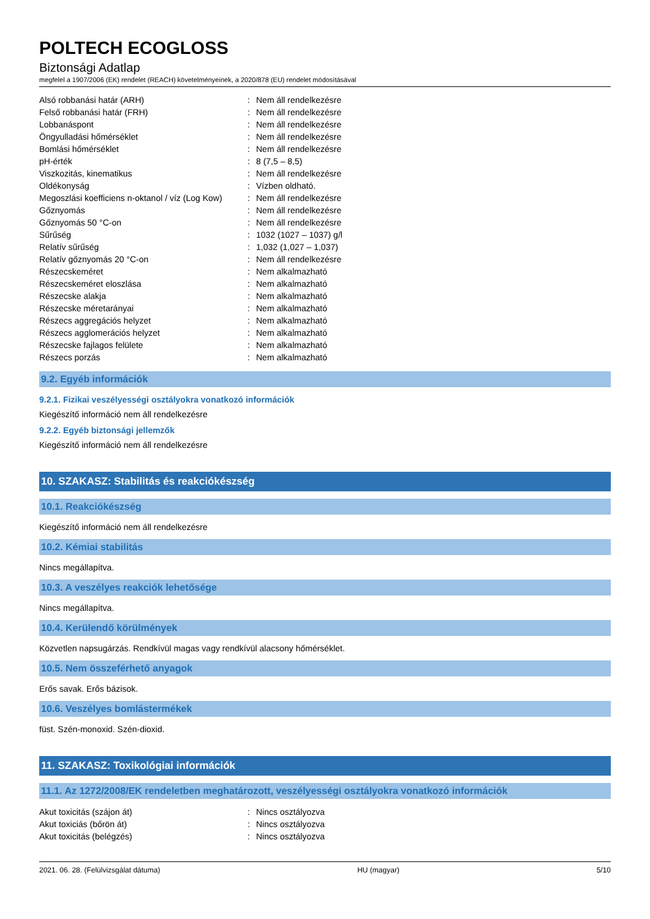POLTECH ECOGLOSS
Biztonsági Adatlap
megfelel a 1907/2006 (EK) rendelet (REACH) követelményeinek, a 2020/878 (EU) rendelet módosításával
| Alsó robbanási határ (ARH) | : | Nem áll rendelkezésre |
| Felső robbanási határ (FRH) | : | Nem áll rendelkezésre |
| Lobbanáspont | : | Nem áll rendelkezésre |
| Öngyulladási hőmérséklet | : | Nem áll rendelkezésre |
| Bomlási hőmérséklet | : | Nem áll rendelkezésre |
| pH-érték | : | 8 (7,5 – 8,5) |
| Viszkozitás, kinematikus | : | Nem áll rendelkezésre |
| Oldékonyság | : | Vízben oldható. |
| Megoszlási koefficiens n-oktanol / víz (Log Kow) | : | Nem áll rendelkezésre |
| Gőznyomás | : | Nem áll rendelkezésre |
| Gőznyomás 50 °C-on | : | Nem áll rendelkezésre |
| Sűrűség | : | 1032 (1027 – 1037) g/l |
| Relatív sűrűség | : | 1,032 (1,027 – 1,037) |
| Relatív gőznyomás 20 °C-on | : | Nem áll rendelkezésre |
| Részecskeméret | : | Nem alkalmazható |
| Részecskeméret eloszlása | : | Nem alkalmazható |
| Részecske alakja | : | Nem alkalmazható |
| Részecske méretarányai | : | Nem alkalmazható |
| Részecs aggregációs helyzet | : | Nem alkalmazható |
| Részecs agglomerációs helyzet | : | Nem alkalmazható |
| Részecske fajlagos felülete | : | Nem alkalmazható |
| Részecs porzás | : | Nem alkalmazható |
9.2. Egyéb információk
9.2.1. Fizikai veszélyességi osztályokra vonatkozó információk
Kiegészítő információ nem áll rendelkezésre
9.2.2. Egyéb biztonsági jellemzők
Kiegészítő információ nem áll rendelkezésre
10. SZAKASZ: Stabilitás és reakciókészség
10.1. Reakciókészség
Kiegészítő információ nem áll rendelkezésre
10.2. Kémiai stabilitás
Nincs megállapítva.
10.3. A veszélyes reakciók lehetősége
Nincs megállapítva.
10.4. Kerülendő körülmények
Közvetlen napsugárzás. Rendkívül magas vagy rendkívül alacsony hőmérséklet.
10.5. Nem összeférhető anyagok
Erős savak. Erős bázisok.
10.6. Veszélyes bomlástermékek
füst. Szén-monoxid. Szén-dioxid.
11. SZAKASZ: Toxikológiai információk
11.1. Az 1272/2008/EK rendeletben meghatározott, veszélyességi osztályokra vonatkozó információk
| Akut toxicitás (szájon át) | : | Nincs osztályozva |
| Akut toxiciás (bőrön át) | : | Nincs osztályozva |
| Akut toxicitás (belégzés) | : | Nincs osztályozva |
2021. 06. 28. (Felülvizsgálat dátuma) HU (magyar) 5/10